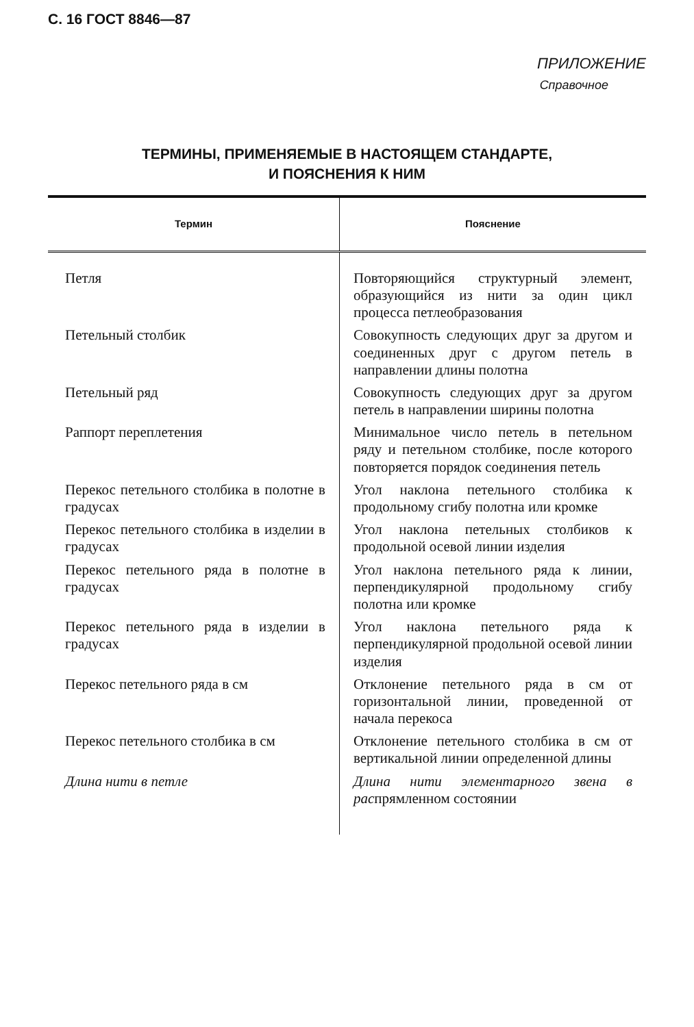С. 16 ГОСТ 8846—87
ПРИЛОЖЕНИЕ
Справочное
ТЕРМИНЫ, ПРИМЕНЯЕМЫЕ В НАСТОЯЩЕМ СТАНДАРТЕ,
И ПОЯСНЕНИЯ К НИМ
| Термин | Пояснение |
| --- | --- |
| Петля | Повторяющийся структурный элемент, образующийся из нити за один цикл процесса петлеобразования |
| Петельный столбик | Совокупность следующих друг за другом и соединенных друг с другом петель в направлении длины полотна |
| Петельный ряд | Совокупность следующих друг за другом петель в направлении ширины полотна |
| Раппорт переплетения | Минимальное число петель в петельном ряду и петельном столбике, после которого повторяется порядок соединения петель |
| Перекос петельного столбика в полотне в градусах | Угол наклона петельного столбика к продольному сгибу полотна или кромке |
| Перекос петельного столбика в изделии в градусах | Угол наклона петельных столбиков к продольной осевой линии изделия |
| Перекос петельного ряда в полотне в градусах | Угол наклона петельного ряда к линии, перпендикулярной продольному сгибу полотна или кромке |
| Перекос петельного ряда в изделии в градусах | Угол наклона петельного ряда к перпендикулярной продольной осевой линии изделия |
| Перекос петельного ряда в см | Отклонение петельного ряда в см от горизонтальной линии, проведенной от начала перекоса |
| Перекос петельного столбика в см | Отклонение петельного столбика в см от вертикальной линии определенной длины |
| Длина нити в петле | Длина нити элементарного звена в рас прямленном состоянии |